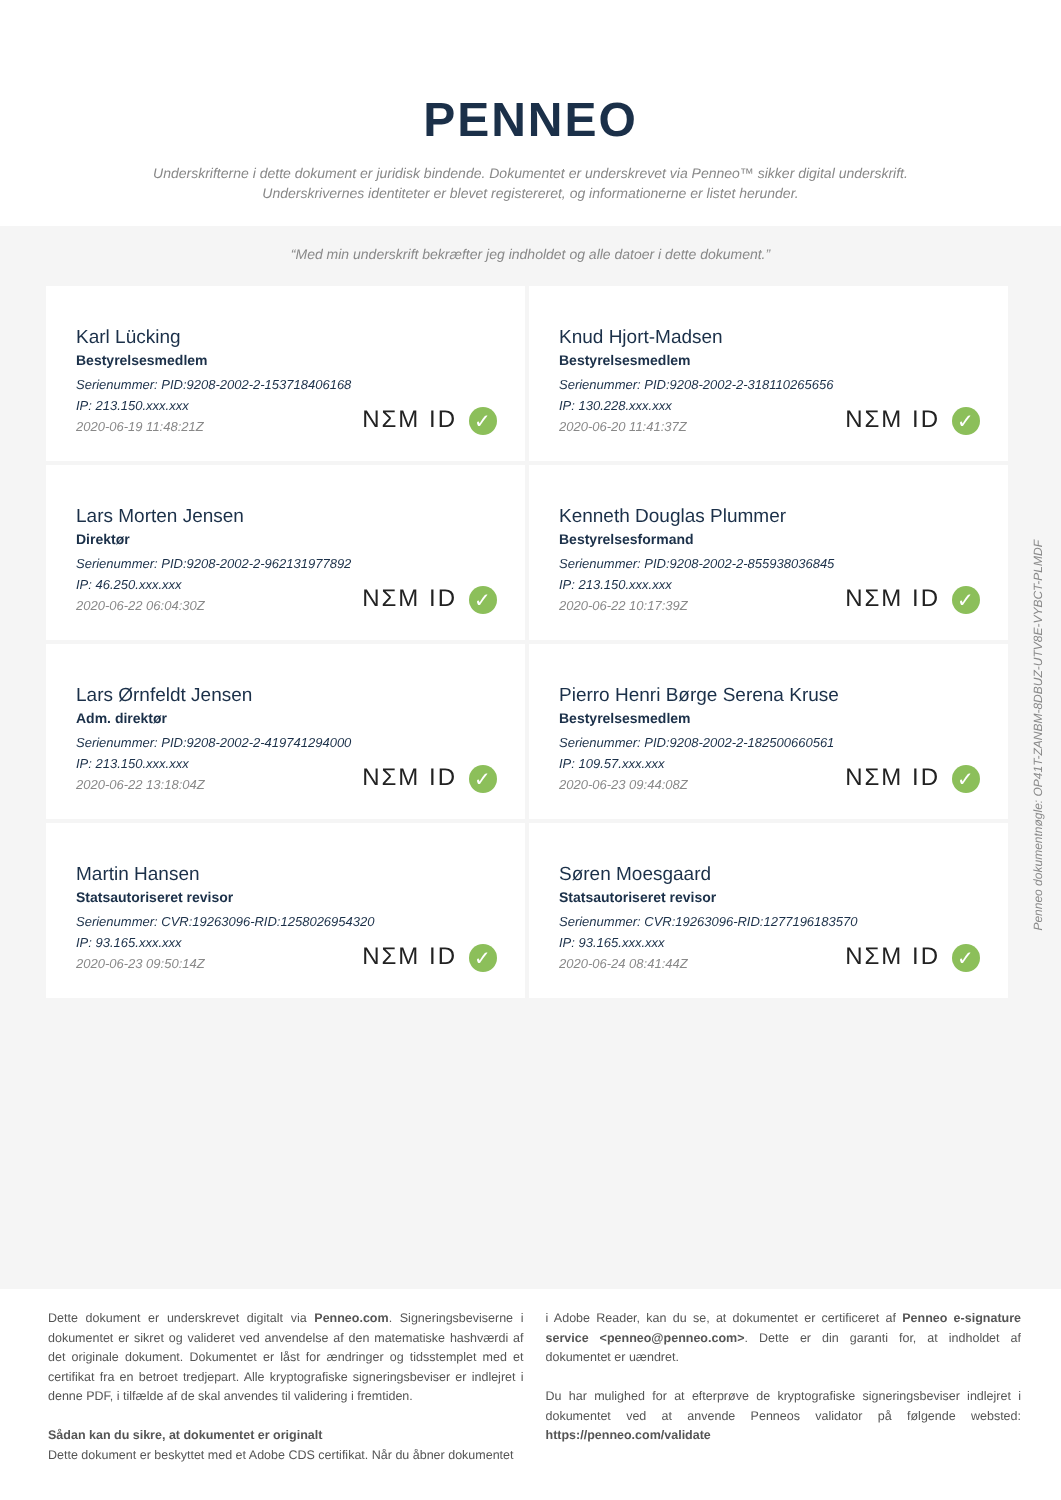PENNEO
Underskrifterne i dette dokument er juridisk bindende. Dokumentet er underskrevet via Penneo™ sikker digital underskrift.
Underskrivernes identiteter er blevet registereret, og informationerne er listet herunder.
“Med min underskrift bekræfter jeg indholdet og alle datoer i dette dokument.”
Karl Lücking
Bestyrelsesmedlem
Serienummer: PID:9208-2002-2-153718406168
IP: 213.150.xxx.xxx
2020-06-19 11:48:21Z
NΣM ID ✓
Knud Hjort-Madsen
Bestyrelsesmedlem
Serienummer: PID:9208-2002-2-318110265656
IP: 130.228.xxx.xxx
2020-06-20 11:41:37Z
NΣM ID ✓
Lars Morten Jensen
Direktør
Serienummer: PID:9208-2002-2-962131977892
IP: 46.250.xxx.xxx
2020-06-22 06:04:30Z
NΣM ID ✓
Kenneth Douglas Plummer
Bestyrelsesformand
Serienummer: PID:9208-2002-2-855938036845
IP: 213.150.xxx.xxx
2020-06-22 10:17:39Z
NΣM ID ✓
Lars Ørnfeldt Jensen
Adm. direktør
Serienummer: PID:9208-2002-2-419741294000
IP: 213.150.xxx.xxx
2020-06-22 13:18:04Z
NΣM ID ✓
Pierro Henri Børge Serena Kruse
Bestyrelsesmedlem
Serienummer: PID:9208-2002-2-182500660561
IP: 109.57.xxx.xxx
2020-06-23 09:44:08Z
NΣM ID ✓
Martin Hansen
Statsautoriseret revisor
Serienummer: CVR:19263096-RID:1258026954320
IP: 93.165.xxx.xxx
2020-06-23 09:50:14Z
NΣM ID ✓
Søren Moesgaard
Statsautoriseret revisor
Serienummer: CVR:19263096-RID:1277196183570
IP: 93.165.xxx.xxx
2020-06-24 08:41:44Z
NΣM ID ✓
Penneo dokumentnøgle: OP41T-ZANBM-8DBUZ-UTV8E-VYBCT-PLMDF
Dette dokument er underskrevet digitalt via Penneo.com. Signeringsbeviserne i dokumentet er sikret og valideret ved anvendelse af den matematiske hashværdi af det originale dokument. Dokumentet er låst for ændringer og tidsstemplet med et certifikat fra en betroet tredjepart. Alle kryptografiske signeringsbeviser er indlejret i denne PDF, i tilfælde af de skal anvendes til validering i fremtiden.
Sådan kan du sikre, at dokumentet er originalt
Dette dokument er beskyttet med et Adobe CDS certifikat. Når du åbner dokumentet
i Adobe Reader, kan du se, at dokumentet er certificeret af Penneo e-signature service <penneo@penneo.com>. Dette er din garanti for, at indholdet af dokumentet er uændret.
Du har mulighed for at efterprøve de kryptografiske signeringsbeviser indlejret i dokumentet ved at anvende Penneos validator på følgende websted: https://penneo.com/validate